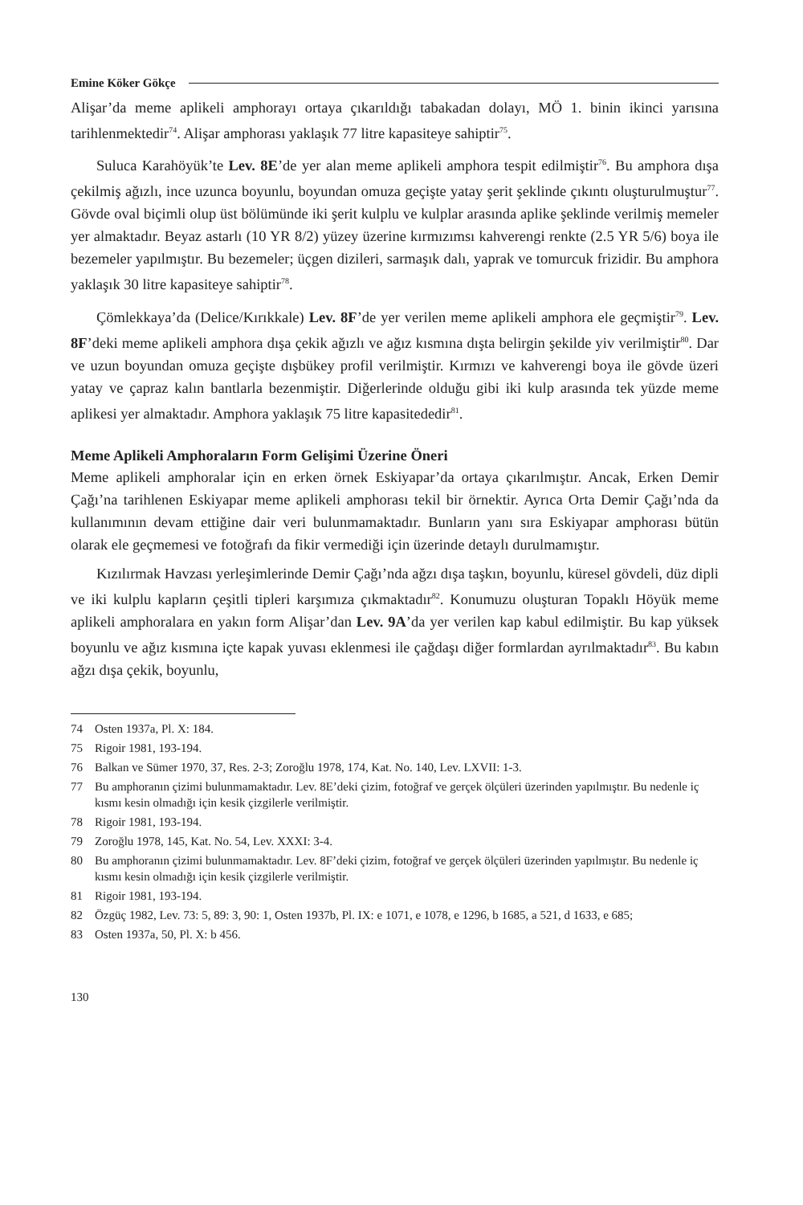Emine Köker Gökçe
Alişar’da meme aplikeli amphorayı ortaya çıkarıldığı tabakadan dolayı, MÖ 1. binin ikinci yarısına tarihlenmektedir<sup>74</sup>. Alişar amphorası yaklaşık 77 litre kapasiteye sahiptir<sup>75</sup>.
Suluca Karahöyük’te Lev. 8E’de yer alan meme aplikeli amphora tespit edilmiştir<sup>76</sup>. Bu amphora dışa çekilmiş ağızlı, ince uzunca boyunlu, boyundan omuza geçişte yatay şerit şeklinde çıkıntı oluşturulmuştur<sup>77</sup>. Gövde oval biçimli olup üst bölümünde iki şerit kulplu ve kulplar arasında aplike şeklinde verilmiş memeler yer almaktadır. Beyaz astarlı (10 YR 8/2) yüzey üzerine kırmızımsı kahverengi renkte (2.5 YR 5/6) boya ile bezemeler yapılmıştır. Bu bezemeler; üçgen dizileri, sarmaşık dalı, yaprak ve tomurcuk frizidir. Bu amphora yaklaşık 30 litre kapasiteye sahiptir<sup>78</sup>.
Çömlekkaya’da (Delice/Kırıkkale) Lev. 8F’de yer verilen meme aplikeli amphora ele geçmiştir<sup>79</sup>. Lev. 8F’deki meme aplikeli amphora dışa çekik ağızlı ve ağız kısmına dışta belirgin şekilde yiv verilmiştir<sup>80</sup>. Dar ve uzun boyundan omuza geçişte dışbükey profil verilmiştir. Kırmızı ve kahverengi boya ile gövde üzeri yatay ve çapraz kalın bantlarla bezenmiştir. Diğerlerinde olduğu gibi iki kulp arasında tek yüzde meme aplikesi yer almaktadır. Amphora yaklaşık 75 litre kapasitededir<sup>81</sup>.
Meme Aplikeli Amphoraların Form Gelişimi Üzerine Öneri
Meme aplikeli amphoralar için en erken örnek Eskiyapar’da ortaya çıkarılmıştır. Ancak, Erken Demir Çağı’na tarihlenen Eskiyapar meme aplikeli amphorası tekil bir örnektir. Ayrıca Orta Demir Çağı’nda da kullanımının devam ettiğine dair veri bulunmamaktadır. Bunların yanı sıra Eskiyapar amphorası bütün olarak ele geçmemesi ve fotoğrafı da fikir vermediği için üzerinde detaylı durulmamıştır.
Kızılırmak Havzası yerleşimlerinde Demir Çağı’nda ağzı dışa taşkın, boyunlu, küresel gövdeli, düz dipli ve iki kulplu kapların çeşitli tipleri karşımıza çıkmaktadır<sup>82</sup>. Konumuzu oluşturan Topaklı Höyük meme aplikeli amphoralara en yakın form Alişar’dan Lev. 9A’da yer verilen kap kabul edilmiştir. Bu kap yüksek boyunlu ve ağız kısmına içte kapak yuvası eklenmesi ile çağdaşı diğer formlardan ayrılmaktadır<sup>83</sup>. Bu kabın ağzı dışa çekik, boyunlu,
74 Osten 1937a, Pl. X: 184.
75 Rigoir 1981, 193-194.
76 Balkan ve Sümer 1970, 37, Res. 2-3; Zoroğlu 1978, 174, Kat. No. 140, Lev. LXVII: 1-3.
77 Bu amphoranın çizimi bulunmamaktadır. Lev. 8E’deki çizim, fotoğraf ve gerçek ölçüleri üzerinden yapılmıştır. Bu nedenle iç kısmı kesin olmadığı için kesik çizgilerle verilmiştir.
78 Rigoir 1981, 193-194.
79 Zoroğlu 1978, 145, Kat. No. 54, Lev. XXXI: 3-4.
80 Bu amphoranın çizimi bulunmamaktadır. Lev. 8F’deki çizim, fotoğraf ve gerçek ölçüleri üzerinden yapılmıştır. Bu nedenle iç kısmı kesin olmadığı için kesik çizgilerle verilmiştir.
81 Rigoir 1981, 193-194.
82 Özgüç 1982, Lev. 73: 5, 89: 3, 90: 1, Osten 1937b, Pl. IX: e 1071, e 1078, e 1296, b 1685, a 521, d 1633, e 685;
83 Osten 1937a, 50, Pl. X: b 456.
130